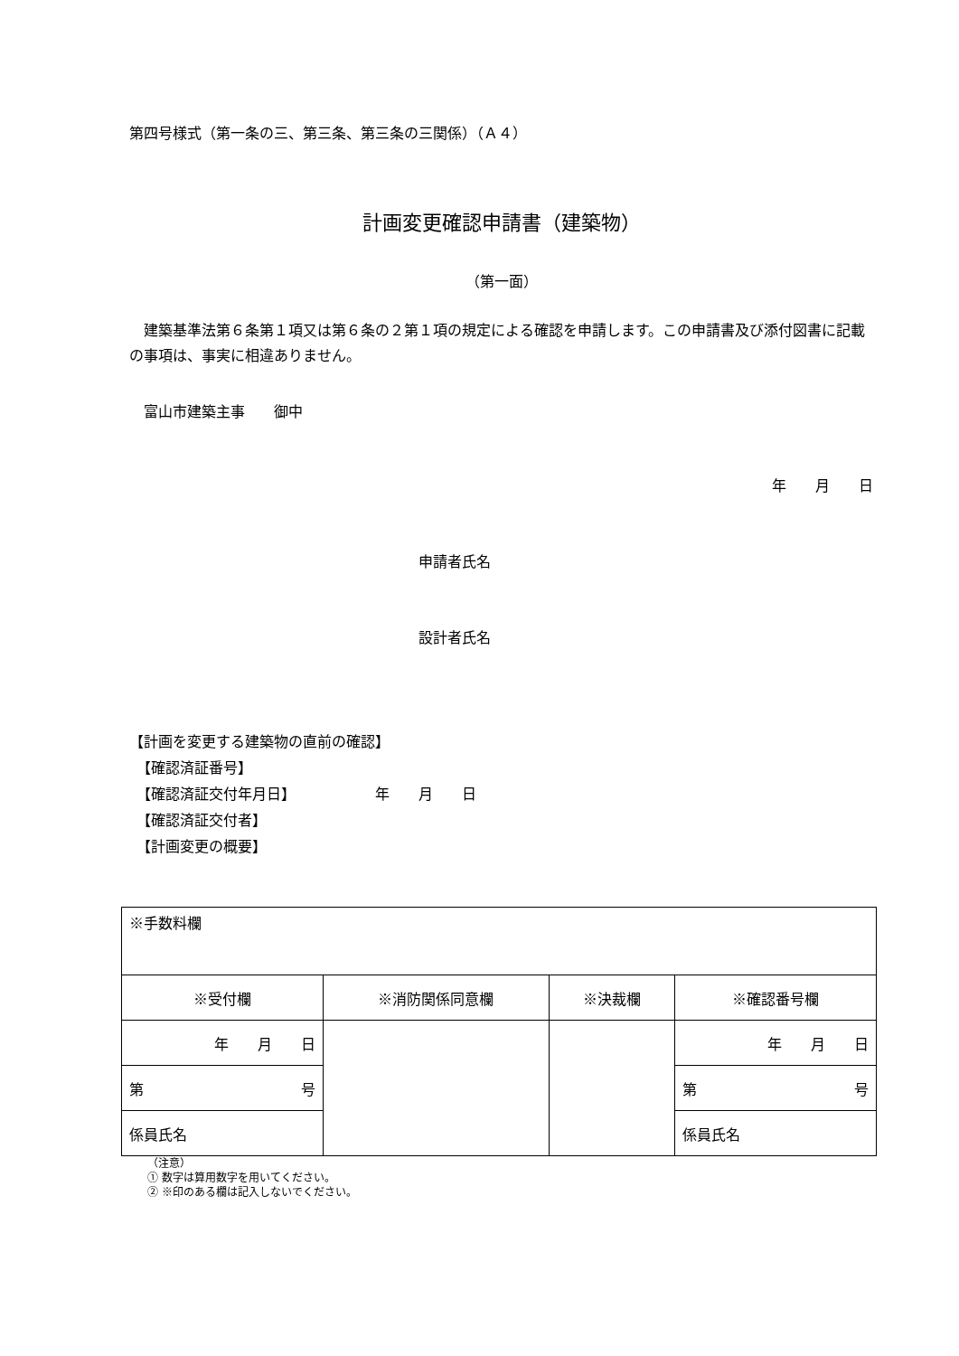第四号様式（第一条の三、第三条、第三条の三関係）（Ａ４）
計画変更確認申請書（建築物）
（第一面）
　建築基準法第６条第１項又は第６条の２第１項の規定による確認を申請します。この申請書及び添付図書に記載の事項は、事実に相違ありません。
　富山市建築主事　　御中
年　　月　　日
申請者氏名
設計者氏名
【計画を変更する建築物の直前の確認】
　【確認済証番号】
　【確認済証交付年月日】　　　　　　年　　月　　日
　【確認済証交付者】
　【計画変更の概要】
| ※手数料欄 | | | |
| ※受付欄 | ※消防関係同意欄 | ※決裁欄 | ※確認番号欄 |
| 年 月 日 | | | 年 月 日 |
| 第 号 | | | 第 号 |
| 係員氏名 | | | 係員氏名 |
（注意）
① 数字は算用数字を用いてください。
② ※印のある欄は記入しないでください。